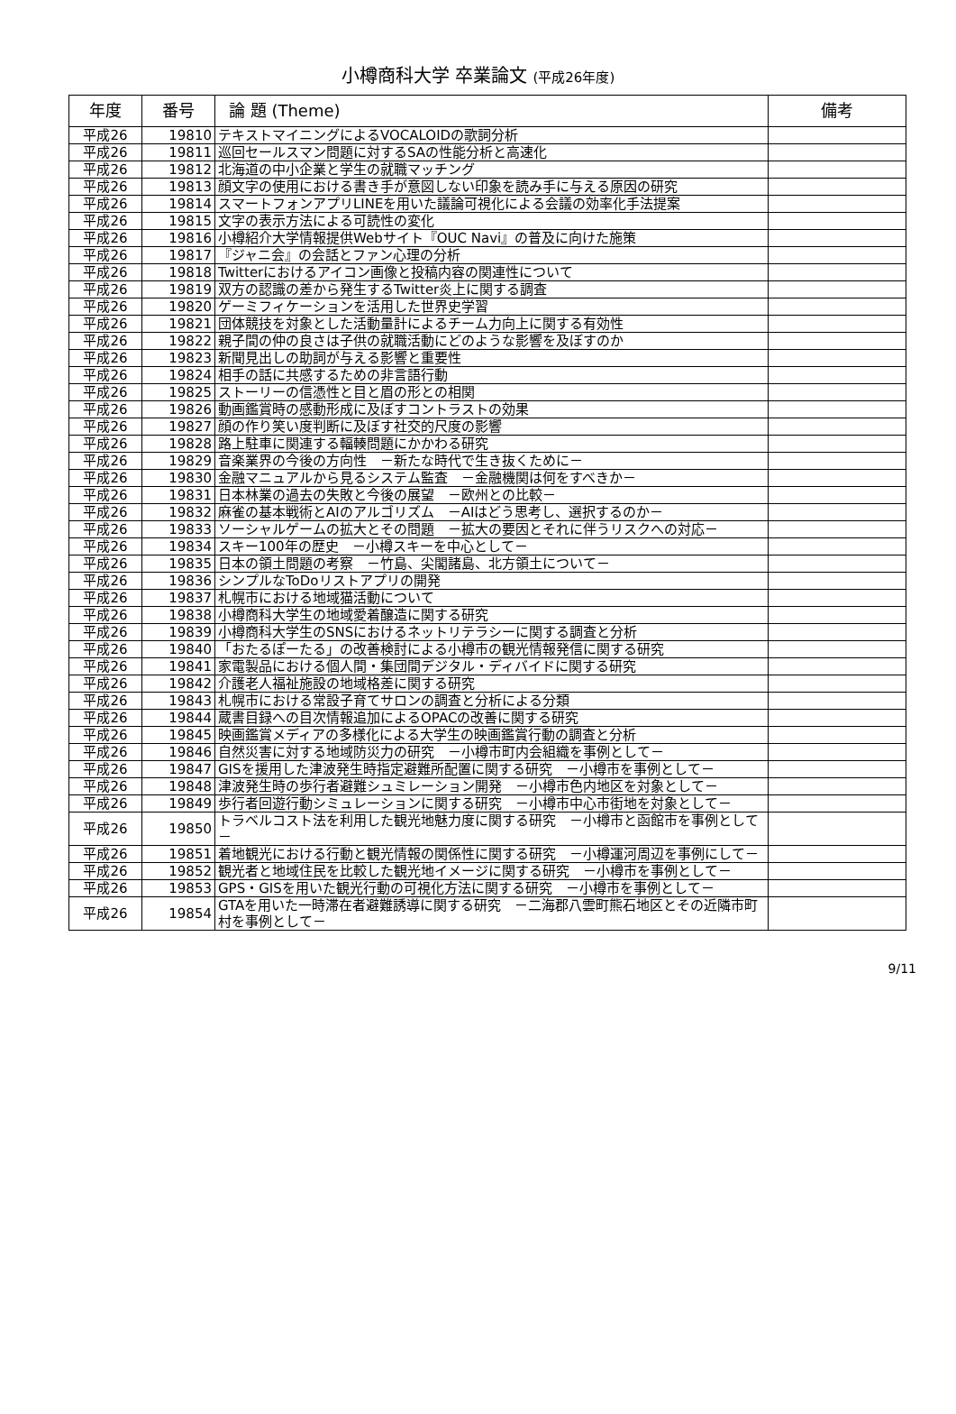小樽商科大学 卒業論文 (平成26年度)
| 年度 | 番号 | 論 題 (Theme) | 備考 |
| --- | --- | --- | --- |
| 平成26 | 19810 | テキストマイニングによるVOCALOIDの歌詞分析 | |
| 平成26 | 19811 | 巡回セールスマン問題に対するSAの性能分析と高速化 | |
| 平成26 | 19812 | 北海道の中小企業と学生の就職マッチング | |
| 平成26 | 19813 | 顔文字の使用における書き手が意図しない印象を読み手に与える原因の研究 | |
| 平成26 | 19814 | スマートフォンアプリLINEを用いた議論可視化による会議の効率化手法提案 | |
| 平成26 | 19815 | 文字の表示方法による可読性の変化 | |
| 平成26 | 19816 | 小樽紹介大学情報提供Webサイト『OUC Navi』の普及に向けた施策 | |
| 平成26 | 19817 | 『ジャニ会』の会話とファン心理の分析 | |
| 平成26 | 19818 | Twitterにおけるアイコン画像と投稿内容の関連性について | |
| 平成26 | 19819 | 双方の認識の差から発生するTwitter炎上に関する調査 | |
| 平成26 | 19820 | ゲーミフィケーションを活用した世界史学習 | |
| 平成26 | 19821 | 団体競技を対象とした活動量計によるチーム力向上に関する有効性 | |
| 平成26 | 19822 | 親子間の仲の良さは子供の就職活動にどのような影響を及ぼすのか | |
| 平成26 | 19823 | 新聞見出しの助詞が与える影響と重要性 | |
| 平成26 | 19824 | 相手の話に共感するための非言語行動 | |
| 平成26 | 19825 | ストーリーの信憑性と目と眉の形との相関 | |
| 平成26 | 19826 | 動画鑑賞時の感動形成に及ぼすコントラストの効果 | |
| 平成26 | 19827 | 顔の作り笑い度判断に及ぼす社交的尺度の影響 | |
| 平成26 | 19828 | 路上駐車に関連する輻輳問題にかかわる研究 | |
| 平成26 | 19829 | 音楽業界の今後の方向性 －新たな時代で生き抜くために－ | |
| 平成26 | 19830 | 金融マニュアルから見るシステム監査 －金融機関は何をすべきか－ | |
| 平成26 | 19831 | 日本林業の過去の失敗と今後の展望 －欧州との比較－ | |
| 平成26 | 19832 | 麻雀の基本戦術とAIのアルゴリズム －AIはどう思考し、選択するのか－ | |
| 平成26 | 19833 | ソーシャルゲームの拡大とその問題 －拡大の要因とそれに伴うリスクへの対応－ | |
| 平成26 | 19834 | スキー100年の歴史 －小樽スキーを中心として－ | |
| 平成26 | 19835 | 日本の領土問題の考察 －竹島、尖閣諸島、北方領土について－ | |
| 平成26 | 19836 | シンプルなToDoリストアプリの開発 | |
| 平成26 | 19837 | 札幌市における地域猫活動について | |
| 平成26 | 19838 | 小樽商科大学生の地域愛着醸造に関する研究 | |
| 平成26 | 19839 | 小樽商科大学生のSNSにおけるネットリテラシーに関する調査と分析 | |
| 平成26 | 19840 | 「おたるぽーたる」の改善検討による小樽市の観光情報発信に関する研究 | |
| 平成26 | 19841 | 家電製品における個人間・集団間デジタル・ディバイドに関する研究 | |
| 平成26 | 19842 | 介護老人福祉施設の地域格差に関する研究 | |
| 平成26 | 19843 | 札幌市における常設子育てサロンの調査と分析による分類 | |
| 平成26 | 19844 | 蔵書目録への目次情報追加によるOPACの改善に関する研究 | |
| 平成26 | 19845 | 映画鑑賞メディアの多様化による大学生の映画鑑賞行動の調査と分析 | |
| 平成26 | 19846 | 自然災害に対する地域防災力の研究 －小樽市町内会組織を事例として－ | |
| 平成26 | 19847 | GISを援用した津波発生時指定避難所配置に関する研究 －小樽市を事例として－ | |
| 平成26 | 19848 | 津波発生時の歩行者避難シュミレーション開発 －小樽市色内地区を対象として－ | |
| 平成26 | 19849 | 歩行者回遊行動シミュレーションに関する研究 －小樽市中心市街地を対象として－ | |
| 平成26 | 19850 | トラベルコスト法を利用した観光地魅力度に関する研究 －小樽市と函館市を事例として－ | |
| 平成26 | 19851 | 着地観光における行動と観光情報の関係性に関する研究 －小樽運河周辺を事例にして－ | |
| 平成26 | 19852 | 観光者と地域住民を比較した観光地イメージに関する研究 －小樽市を事例として－ | |
| 平成26 | 19853 | GPS・GISを用いた観光行動の可視化方法に関する研究 －小樽市を事例として－ | |
| 平成26 | 19854 | GTAを用いた一時滞在者避難誘導に関する研究 －二海郡八雲町熊石地区とその近隣市町村を事例として－ | |
9/11